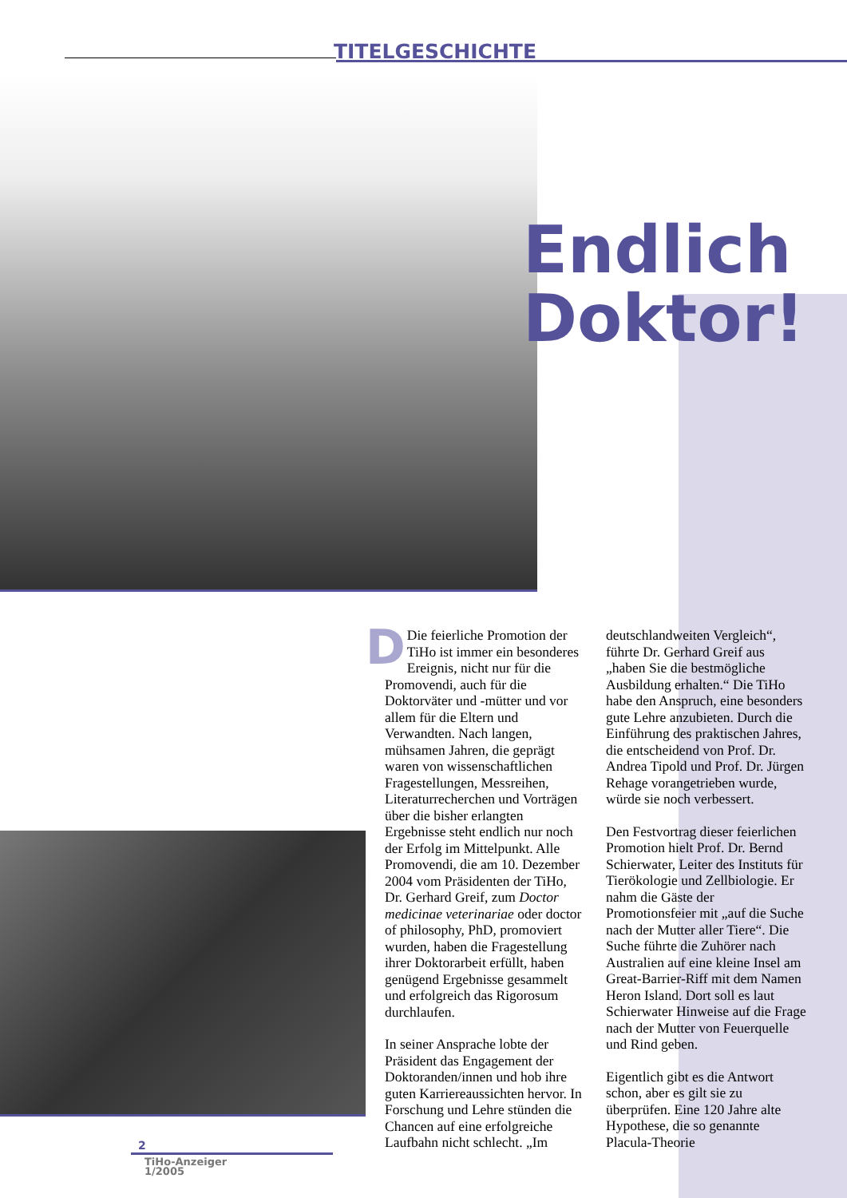TITELGESCHICHTE
Endlich
Doktor!
DDie feierliche Promotion der TiHo ist immer ein besonderes Ereignis, nicht nur für die Promovendi, auch für die Doktorväter und -mütter und vor allem für die Eltern und Verwandten. Nach langen, mühsamen Jahren, die geprägt waren von wissenschaftlichen Fragestellungen, Messreihen, Literaturrecherchen und Vorträgen über die bisher erlangten Ergebnisse steht endlich nur noch der Erfolg im Mittelpunkt. Alle Promovendi, die am 10. Dezember 2004 vom Präsidenten der TiHo, Dr. Gerhard Greif, zum Doctor medicinae veterinariae oder doctor of philosophy, PhD, promoviert wurden, haben die Fragestellung ihrer Doktorarbeit erfüllt, haben genügend Ergebnisse gesammelt und erfolgreich das Rigorosum durchlaufen.
In seiner Ansprache lobte der Präsident das Engagement der Doktoranden/innen und hob ihre guten Karriereaussichten hervor. In Forschung und Lehre stünden die Chancen auf eine erfolgreiche Laufbahn nicht schlecht. „Im
deutschlandweiten Vergleich“, führte Dr. Gerhard Greif aus „haben Sie die bestmögliche Ausbildung erhalten.“ Die TiHo habe den Anspruch, eine besonders gute Lehre anzubieten. Durch die Einführung des praktischen Jahres, die entscheidend von Prof. Dr. Andrea Tipold und Prof. Dr. Jürgen Rehage vorangetrieben wurde, würde sie noch verbessert.
Den Festvortrag dieser feierlichen Promotion hielt Prof. Dr. Bernd Schierwater, Leiter des Instituts für Tierökologie und Zellbiologie. Er nahm die Gäste der Promotionsfeier mit „auf die Suche nach der Mutter aller Tiere“. Die Suche führte die Zuhörer nach Australien auf eine kleine Insel am Great-Barrier-Riff mit dem Namen Heron Island. Dort soll es laut Schierwater Hinweise auf die Frage nach der Mutter von Feuerquelle und Rind geben.
Eigentlich gibt es die Antwort schon, aber es gilt sie zu überprüfen. Eine 120 Jahre alte Hypothese, die so genannte Placula-Theorie
2
TiHo-Anzeiger
1/2005